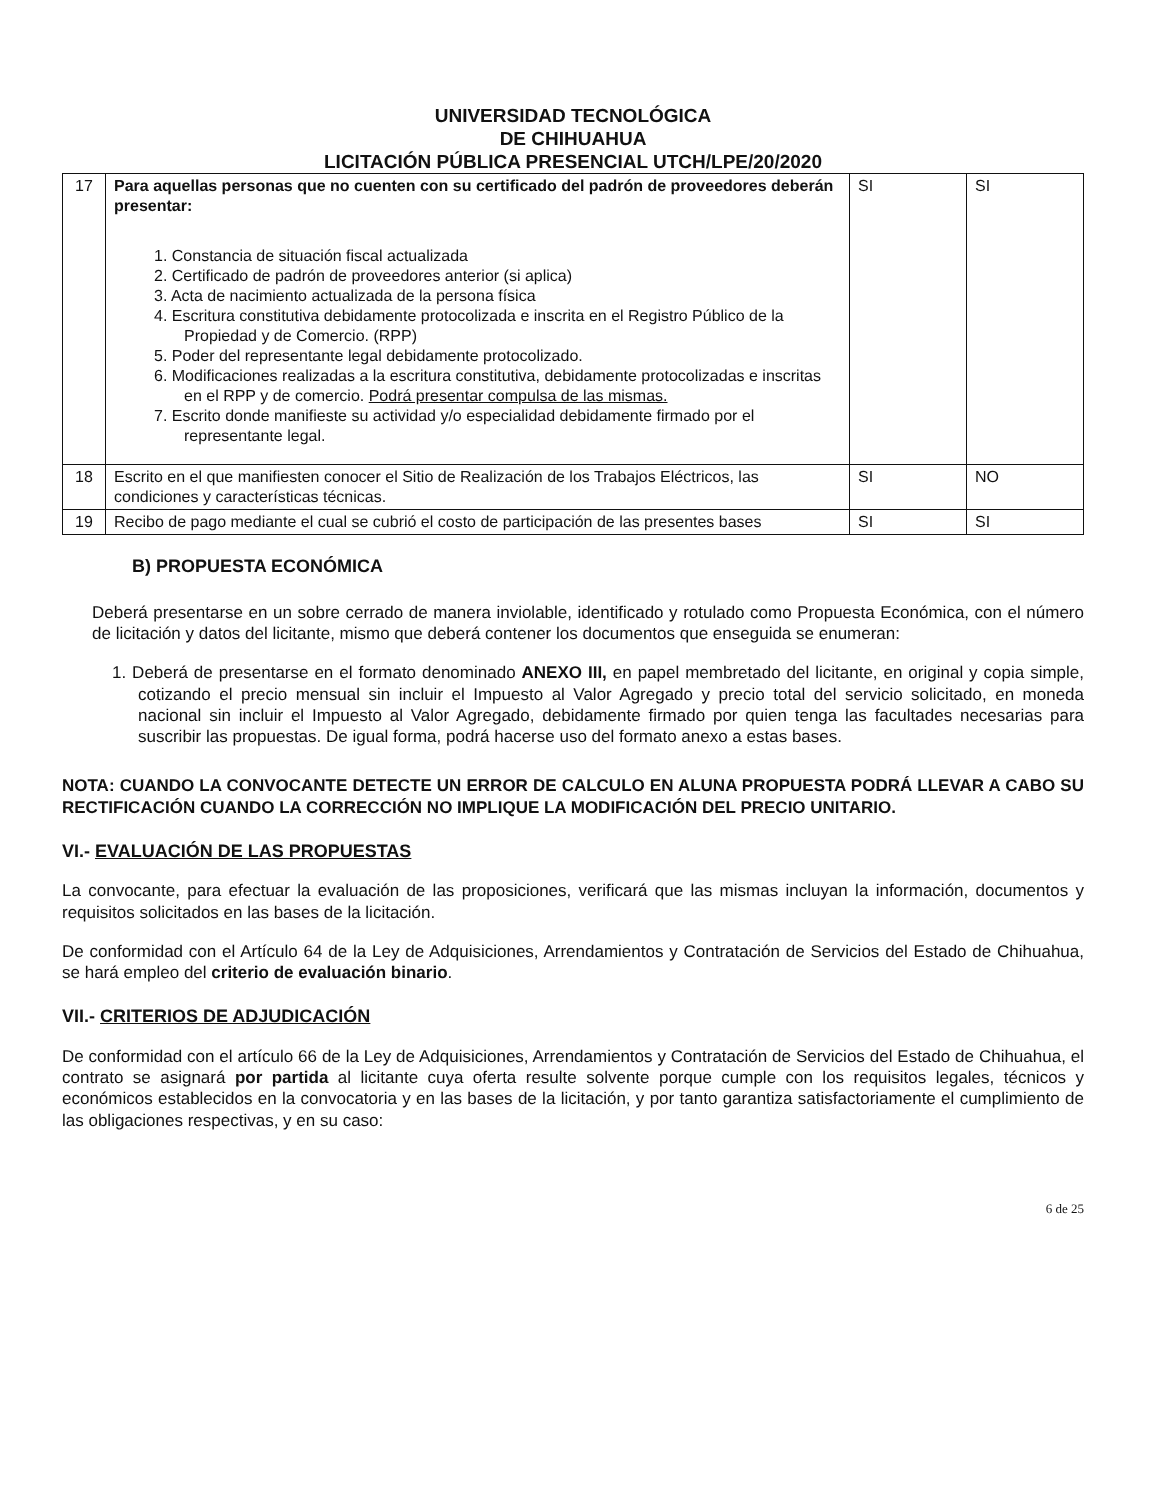UNIVERSIDAD TECNOLÓGICA
DE CHIHUAHUA
LICITACIÓN PÚBLICA PRESENCIAL UTCH/LPE/20/2020
| 17 | Para aquellas personas que no cuenten con su certificado del padrón de proveedores deberán presentar: 1. Constancia de situación fiscal actualizada 2. Certificado de padrón de proveedores anterior (si aplica) 3. Acta de nacimiento actualizada de la persona física 4. Escritura constitutiva debidamente protocolizada e inscrita en el Registro Público de la Propiedad y de Comercio. (RPP) 5. Poder del representante legal debidamente protocolizado. 6. Modificaciones realizadas a la escritura constitutiva, debidamente protocolizadas e inscritas en el RPP y de comercio. Podrá presentar compulsa de las mismas. 7. Escrito donde manifieste su actividad y/o especialidad debidamente firmado por el representante legal. | SI | SI |
| 18 | Escrito en el que manifiesten conocer el Sitio de Realización de los Trabajos Eléctricos, las condiciones y características técnicas. | SI | NO |
| 19 | Recibo de pago mediante el cual se cubrió el costo de participación de las presentes bases | SI | SI |
B) PROPUESTA ECONÓMICA
Deberá presentarse en un sobre cerrado de manera inviolable, identificado y rotulado como Propuesta Económica, con el número de licitación y datos del licitante, mismo que deberá contener los documentos que enseguida se enumeran:
1. Deberá de presentarse en el formato denominado ANEXO III, en papel membretado del licitante, en original y copia simple, cotizando el precio mensual sin incluir el Impuesto al Valor Agregado y precio total del servicio solicitado, en moneda nacional sin incluir el Impuesto al Valor Agregado, debidamente firmado por quien tenga las facultades necesarias para suscribir las propuestas. De igual forma, podrá hacerse uso del formato anexo a estas bases.
NOTA: CUANDO LA CONVOCANTE DETECTE UN ERROR DE CALCULO EN ALUNA PROPUESTA PODRÁ LLEVAR A CABO SU RECTIFICACIÓN CUANDO LA CORRECCIÓN NO IMPLIQUE LA MODIFICACIÓN DEL PRECIO UNITARIO.
VI.- EVALUACIÓN DE LAS PROPUESTAS
La convocante, para efectuar la evaluación de las proposiciones, verificará que las mismas incluyan la información, documentos y requisitos solicitados en las bases de la licitación.
De conformidad con el Artículo 64 de la Ley de Adquisiciones, Arrendamientos y Contratación de Servicios del Estado de Chihuahua, se hará empleo del criterio de evaluación binario.
VII.- CRITERIOS DE ADJUDICACIÓN
De conformidad con el artículo 66 de la Ley de Adquisiciones, Arrendamientos y Contratación de Servicios del Estado de Chihuahua, el contrato se asignará por partida al licitante cuya oferta resulte solvente porque cumple con los requisitos legales, técnicos y económicos establecidos en la convocatoria y en las bases de la licitación, y por tanto garantiza satisfactoriamente el cumplimiento de las obligaciones respectivas, y en su caso:
6 de 25